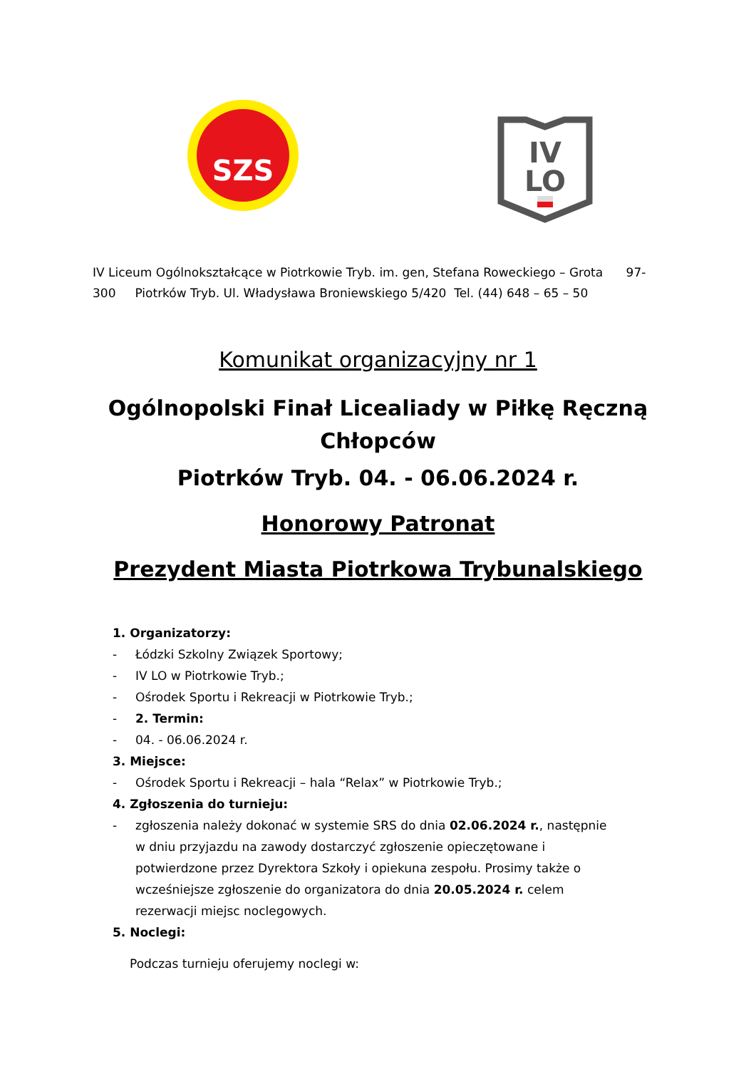SZS
IV
LO
IV Liceum Ogólnokształcące w Piotrkowie Tryb. im. gen, Stefana Roweckiego – Grota 97-300 Piotrków Tryb. Ul. Władysława Broniewskiego 5/420 Tel. (44) 648 – 65 – 50
Komunikat organizacyjny nr 1
Ogólnopolski Finał Licealiady w Piłkę Ręczną
Chłopców
Piotrków Tryb. 04. - 06.06.2024 r.
Honorowy Patronat
Prezydent Miasta Piotrkowa Trybunalskiego
1. Organizatorzy:
- Łódzki Szkolny Związek Sportowy;
- IV LO w Piotrkowie Tryb.;
- Ośrodek Sportu i Rekreacji w Piotrkowie Tryb.;
- 2. Termin:
- 04. - 06.06.2024 r.
3. Miejsce:
- Ośrodek Sportu i Rekreacji – hala “Relax” w Piotrkowie Tryb.;
4. Zgłoszenia do turnieju:
- zgłoszenia należy dokonać w systemie SRS do dnia 02.06.2024 r., następnie w dniu przyjazdu na zawody dostarczyć zgłoszenie opieczętowane i potwierdzone przez Dyrektora Szkoły i opiekuna zespołu. Prosimy także o wcześniejsze zgłoszenie do organizatora do dnia 20.05.2024 r. celem rezerwacji miejsc noclegowych.
5. Noclegi:
Podczas turnieju oferujemy noclegi w: